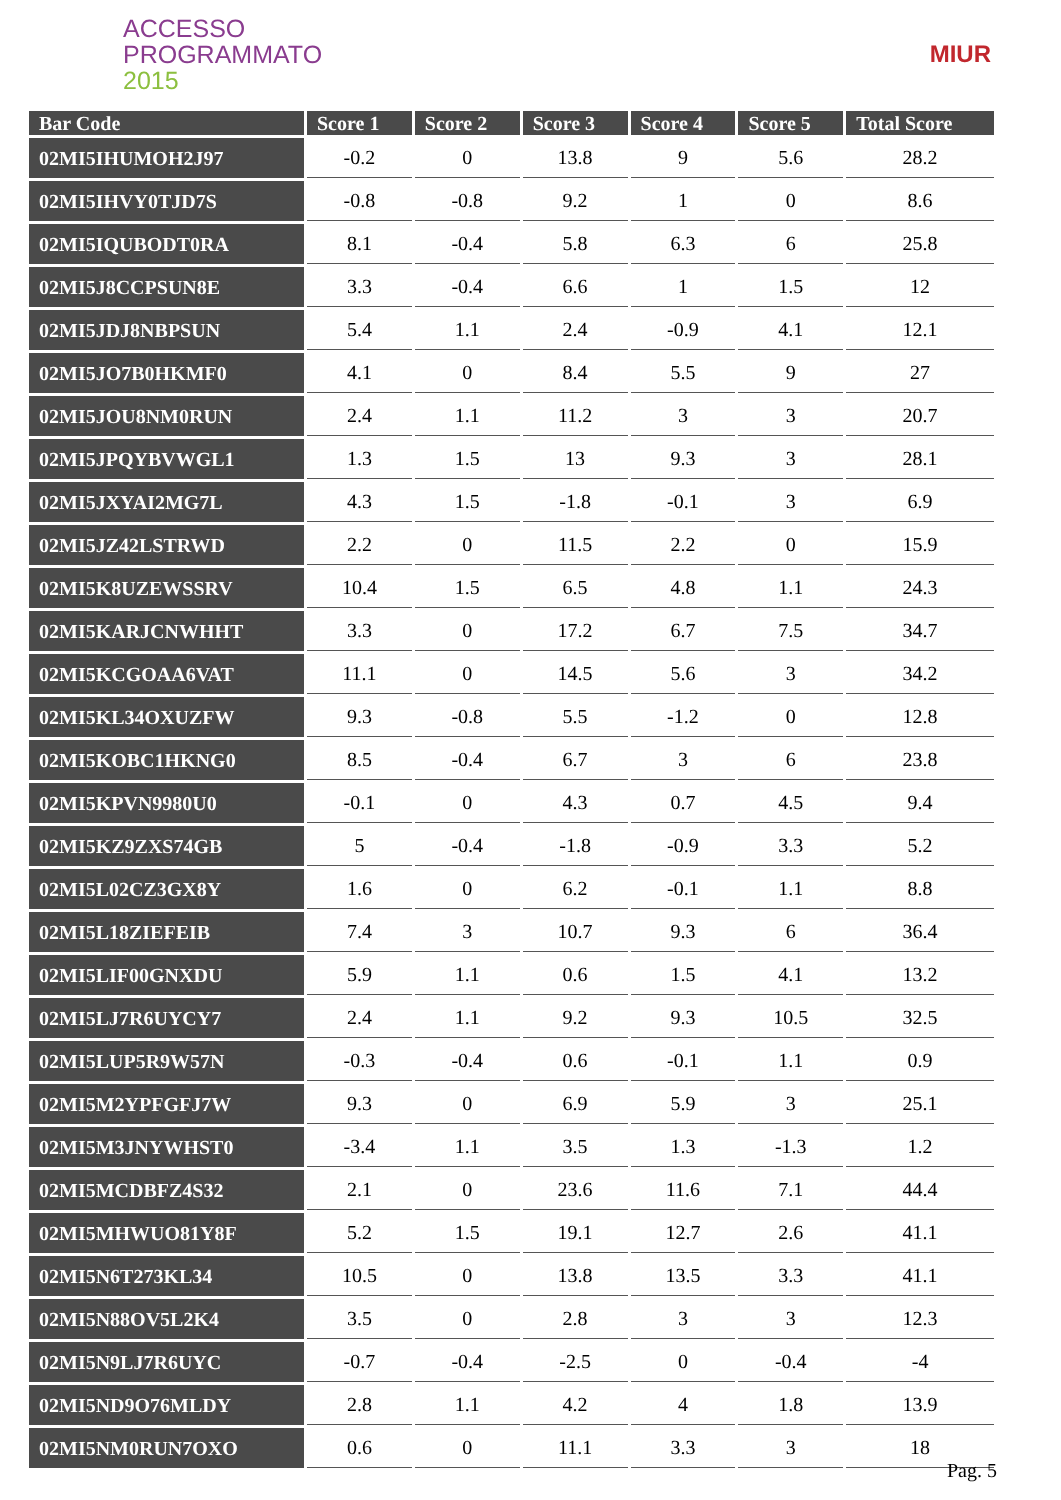ACCESSO
PROGRAMMATO
2015
MIUR
| Bar Code | Score 1 | Score 2 | Score 3 | Score 4 | Score 5 | Total Score |
| --- | --- | --- | --- | --- | --- | --- |
| 02MI5IHUMOH2J97 | -0.2 | 0 | 13.8 | 9 | 5.6 | 28.2 |
| 02MI5IHVY0TJD7S | -0.8 | -0.8 | 9.2 | 1 | 0 | 8.6 |
| 02MI5IQUBODT0RA | 8.1 | -0.4 | 5.8 | 6.3 | 6 | 25.8 |
| 02MI5J8CCPSUN8E | 3.3 | -0.4 | 6.6 | 1 | 1.5 | 12 |
| 02MI5JDJ8NBPSUN | 5.4 | 1.1 | 2.4 | -0.9 | 4.1 | 12.1 |
| 02MI5JO7B0HKMF0 | 4.1 | 0 | 8.4 | 5.5 | 9 | 27 |
| 02MI5JOU8NM0RUN | 2.4 | 1.1 | 11.2 | 3 | 3 | 20.7 |
| 02MI5JPQYBVWGL1 | 1.3 | 1.5 | 13 | 9.3 | 3 | 28.1 |
| 02MI5JXYAI2MG7L | 4.3 | 1.5 | -1.8 | -0.1 | 3 | 6.9 |
| 02MI5JZ42LSTRWD | 2.2 | 0 | 11.5 | 2.2 | 0 | 15.9 |
| 02MI5K8UZEWSSRV | 10.4 | 1.5 | 6.5 | 4.8 | 1.1 | 24.3 |
| 02MI5KARJCNWHHT | 3.3 | 0 | 17.2 | 6.7 | 7.5 | 34.7 |
| 02MI5KCGOAA6VAT | 11.1 | 0 | 14.5 | 5.6 | 3 | 34.2 |
| 02MI5KL34OXUZFW | 9.3 | -0.8 | 5.5 | -1.2 | 0 | 12.8 |
| 02MI5KOBC1HKNG0 | 8.5 | -0.4 | 6.7 | 3 | 6 | 23.8 |
| 02MI5KPVN9980U0 | -0.1 | 0 | 4.3 | 0.7 | 4.5 | 9.4 |
| 02MI5KZ9ZXS74GB | 5 | -0.4 | -1.8 | -0.9 | 3.3 | 5.2 |
| 02MI5L02CZ3GX8Y | 1.6 | 0 | 6.2 | -0.1 | 1.1 | 8.8 |
| 02MI5L18ZIEFEIB | 7.4 | 3 | 10.7 | 9.3 | 6 | 36.4 |
| 02MI5LIF00GNXDU | 5.9 | 1.1 | 0.6 | 1.5 | 4.1 | 13.2 |
| 02MI5LJ7R6UYCY7 | 2.4 | 1.1 | 9.2 | 9.3 | 10.5 | 32.5 |
| 02MI5LUP5R9W57N | -0.3 | -0.4 | 0.6 | -0.1 | 1.1 | 0.9 |
| 02MI5M2YPFGFJ7W | 9.3 | 0 | 6.9 | 5.9 | 3 | 25.1 |
| 02MI5M3JNYWHST0 | -3.4 | 1.1 | 3.5 | 1.3 | -1.3 | 1.2 |
| 02MI5MCDBFZ4S32 | 2.1 | 0 | 23.6 | 11.6 | 7.1 | 44.4 |
| 02MI5MHWUO81Y8F | 5.2 | 1.5 | 19.1 | 12.7 | 2.6 | 41.1 |
| 02MI5N6T273KL34 | 10.5 | 0 | 13.8 | 13.5 | 3.3 | 41.1 |
| 02MI5N88OV5L2K4 | 3.5 | 0 | 2.8 | 3 | 3 | 12.3 |
| 02MI5N9LJ7R6UYC | -0.7 | -0.4 | -2.5 | 0 | -0.4 | -4 |
| 02MI5ND9O76MLDY | 2.8 | 1.1 | 4.2 | 4 | 1.8 | 13.9 |
| 02MI5NM0RUN7OXO | 0.6 | 0 | 11.1 | 3.3 | 3 | 18 |
Pag. 5